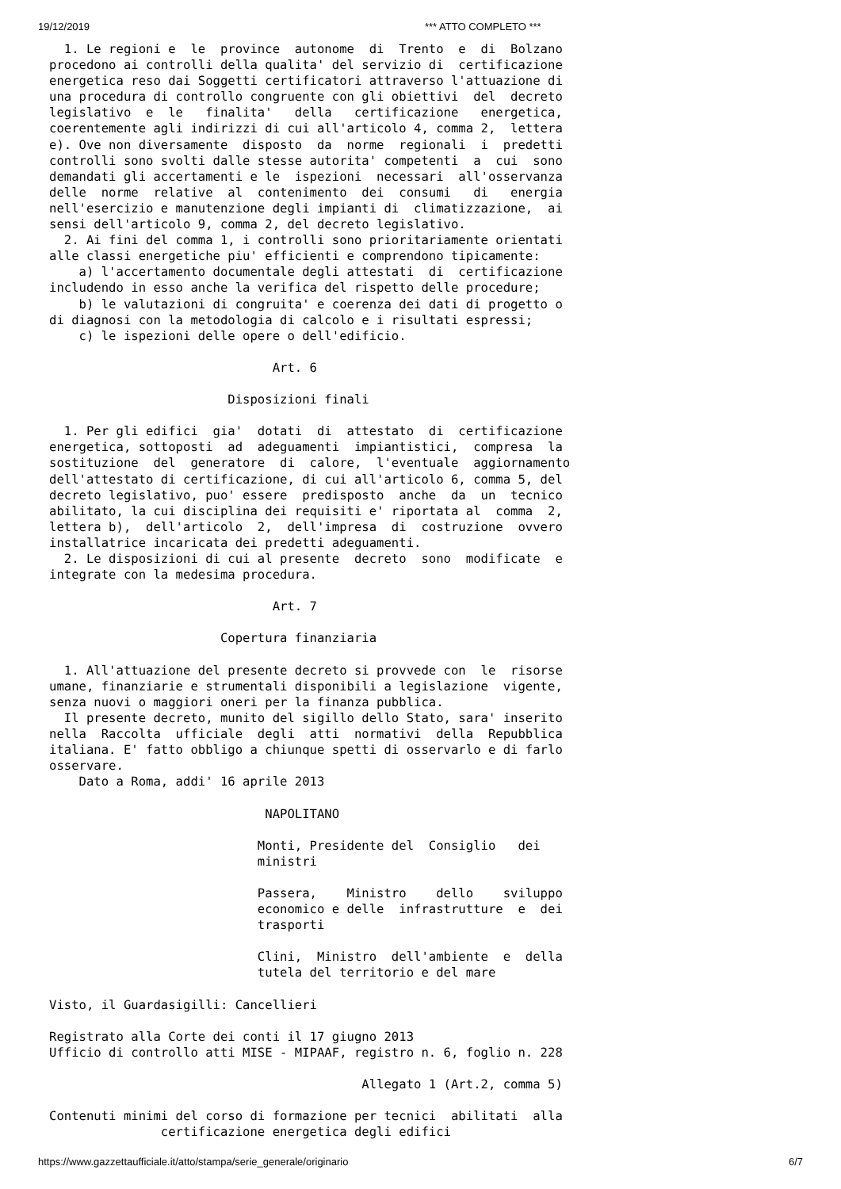19/12/2019 *** ATTO COMPLETO ***
  1. Le regioni e  le  province  autonome  di  Trento  e  di  Bolzano
procedono ai controlli della qualita' del servizio di  certificazione
energetica reso dai Soggetti certificatori attraverso l'attuazione di
una procedura di controllo congruente con gli obiettivi  del  decreto
legislativo  e  le   finalita'   della   certificazione   energetica,
coerentemente agli indirizzi di cui all'articolo 4, comma 2,  lettera
e). Ove non diversamente  disposto  da  norme  regionali  i  predetti
controlli sono svolti dalle stesse autorita' competenti  a  cui  sono
demandati gli accertamenti e le  ispezioni  necessari  all'osservanza
delle  norme  relative  al  contenimento  dei  consumi   di   energia
nell'esercizio e manutenzione degli impianti di  climatizzazione,  ai
sensi dell'articolo 9, comma 2, del decreto legislativo.
  2. Ai fini del comma 1, i controlli sono prioritariamente orientati
alle classi energetiche piu' efficienti e comprendono tipicamente:
    a) l'accertamento documentale degli attestati  di  certificazione
includendo in esso anche la verifica del rispetto delle procedure;
    b) le valutazioni di congruita' e coerenza dei dati di progetto o
di diagnosi con la metodologia di calcolo e i risultati espressi;
    c) le ispezioni delle opere o dell'edificio.

                              Art. 6

                        Disposizioni finali

  1. Per gli edifici  gia'  dotati  di  attestato  di  certificazione
energetica, sottoposti  ad  adeguamenti  impiantistici,  compresa  la
sostituzione  del  generatore  di  calore,  l'eventuale  aggiornamento
dell'attestato di certificazione, di cui all'articolo 6, comma 5, del
decreto legislativo, puo' essere  predisposto  anche  da  un  tecnico
abilitato, la cui disciplina dei requisiti e' riportata al  comma  2,
lettera b),  dell'articolo  2,  dell'impresa  di  costruzione  ovvero
installatrice incaricata dei predetti adeguamenti.
  2. Le disposizioni di cui al presente  decreto  sono  modificate  e
integrate con la medesima procedura.

                              Art. 7

                       Copertura finanziaria

  1. All'attuazione del presente decreto si provvede con  le  risorse
umane, finanziarie e strumentali disponibili a legislazione  vigente,
senza nuovi o maggiori oneri per la finanza pubblica.
  Il presente decreto, munito del sigillo dello Stato, sara' inserito
nella  Raccolta  ufficiale  degli  atti  normativi  della  Repubblica
italiana. E' fatto obbligo a chiunque spetti di osservarlo e di farlo
osservare.
    Dato a Roma, addi' 16 aprile 2013

                             NAPOLITANO

                            Monti, Presidente del  Consiglio   dei
                            ministri

                            Passera,    Ministro    dello    sviluppo
                            economico e delle  infrastrutture  e  dei
                            trasporti

                            Clini,  Ministro  dell'ambiente  e  della
                            tutela del territorio e del mare

Visto, il Guardasigilli: Cancellieri

Registrato alla Corte dei conti il 17 giugno 2013
Ufficio di controllo atti MISE - MIPAAF, registro n. 6, foglio n. 228

                                          Allegato 1 (Art.2, comma 5)

Contenuti minimi del corso di formazione per tecnici  abilitati  alla
               certificazione energetica degli edifici
https://www.gazzettaufficiale.it/atto/stampa/serie_generale/originario 6/7